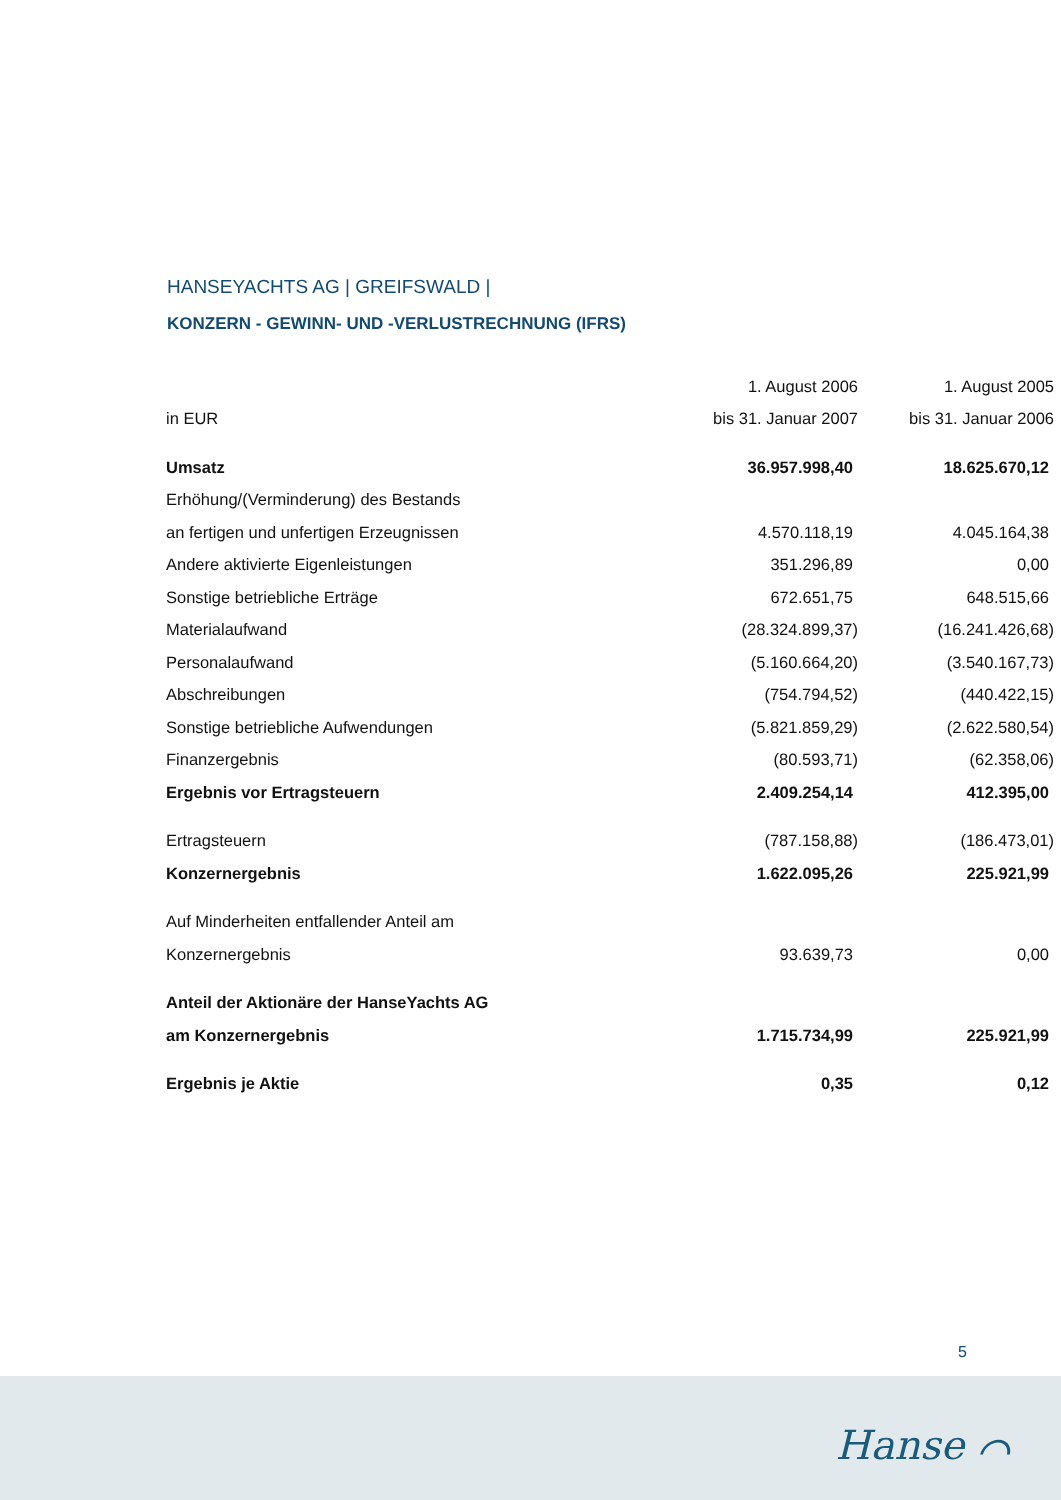HANSEYACHTS AG | GREIFSWALD |
KONZERN - GEWINN- UND -VERLUSTRECHNUNG (IFRS)
| | 1. August 2006 | 1. August 2005 |
| --- | --- | --- |
| in EUR | bis 31. Januar 2007 | bis 31. Januar 2006 |
| Umsatz | 36.957.998,40 | 18.625.670,12 |
| Erhöhung/(Verminderung) des Bestands | | |
| an fertigen und unfertigen Erzeugnissen | 4.570.118,19 | 4.045.164,38 |
| Andere aktivierte Eigenleistungen | 351.296,89 | 0,00 |
| Sonstige betriebliche Erträge | 672.651,75 | 648.515,66 |
| Materialaufwand | (28.324.899,37) | (16.241.426,68) |
| Personalaufwand | (5.160.664,20) | (3.540.167,73) |
| Abschreibungen | (754.794,52) | (440.422,15) |
| Sonstige betriebliche Aufwendungen | (5.821.859,29) | (2.622.580,54) |
| Finanzergebnis | (80.593,71) | (62.358,06) |
| Ergebnis vor Ertragsteuern | 2.409.254,14 | 412.395,00 |
| Ertragsteuern | (787.158,88) | (186.473,01) |
| Konzernergebnis | 1.622.095,26 | 225.921,99 |
| Auf Minderheiten entfallender Anteil am | | |
| Konzernergebnis | 93.639,73 | 0,00 |
| Anteil der Aktionäre der HanseYachts AG | | |
| am Konzernergebnis | 1.715.734,99 | 225.921,99 |
| Ergebnis je Aktie | 0,35 | 0,12 |
5
Hanse ⌒